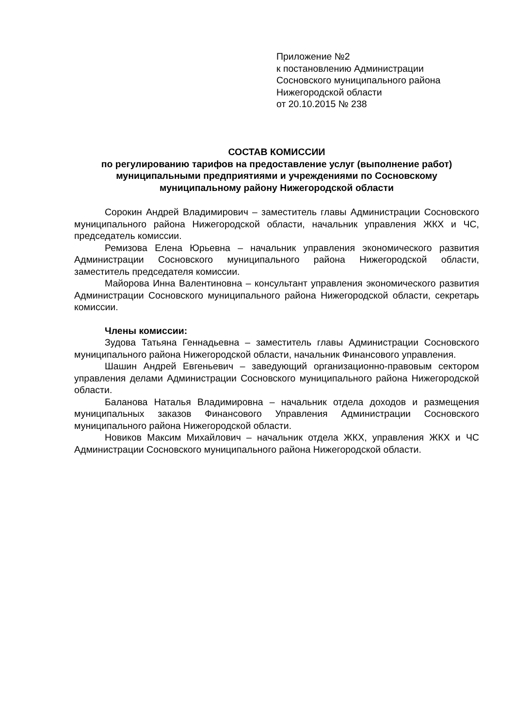Приложение №2
к постановлению Администрации
Сосновского муниципального района
Нижегородской области
от 20.10.2015 № 238
СОСТАВ КОМИССИИ
по регулированию тарифов на предоставление услуг (выполнение работ) муниципальными предприятиями и учреждениями по Сосновскому муниципальному району Нижегородской области
Сорокин Андрей Владимирович – заместитель главы Администрации Сосновского муниципального района Нижегородской области, начальник управления ЖКХ и ЧС, председатель комиссии.
Ремизова Елена Юрьевна – начальник управления экономического развития Администрации Сосновского муниципального района Нижегородской области, заместитель председателя комиссии.
Майорова Инна Валентиновна – консультант управления экономического развития Администрации Сосновского муниципального района Нижегородской области, секретарь комиссии.
Члены комиссии:
Зудова Татьяна Геннадьевна – заместитель главы Администрации Сосновского муниципального района Нижегородской области, начальник Финансового управления.
Шашин Андрей Евгеньевич – заведующий организационно-правовым сектором управления делами Администрации Сосновского муниципального района Нижегородской области.
Баланова Наталья Владимировна – начальник отдела доходов и размещения муниципальных заказов Финансового Управления Администрации Сосновского муниципального района Нижегородской области.
Новиков Максим Михайлович – начальник отдела ЖКХ, управления ЖКХ и ЧС Администрации Сосновского муниципального района Нижегородской области.